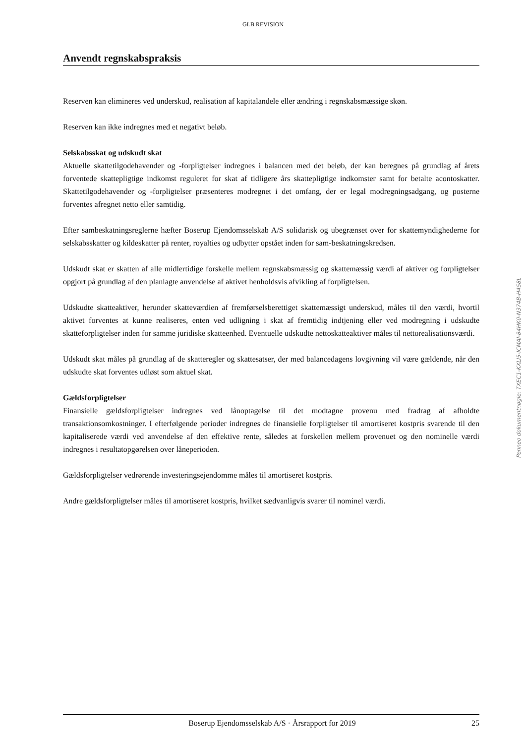GLB REVISION
Anvendt regnskabspraksis
Reserven kan elimineres ved underskud, realisation af kapitalandele eller ændring i regnskabsmæssige skøn.
Reserven kan ikke indregnes med et negativt beløb.
Selskabsskat og udskudt skat
Aktuelle skattetilgodehavender og -forpligtelser indregnes i balancen med det beløb, der kan beregnes på grundlag af årets forventede skattepligtige indkomst reguleret for skat af tidligere års skattepligtige indkomster samt for betalte acontoskatter. Skattetilgodehavender og -forpligtelser præsenteres modregnet i det omfang, der er legal modregningsadgang, og posterne forventes afregnet netto eller samtidig.
Efter sambeskatningsreglerne hæfter Boserup Ejendomsselskab A/S solidarisk og ubegrænset over for skattemyndighederne for selskabsskatter og kildeskatter på renter, royalties og udbytter opstået inden for sam-beskatningskredsen.
Udskudt skat er skatten af alle midlertidige forskelle mellem regnskabsmæssig og skattemæssig værdi af aktiver og forpligtelser opgjort på grundlag af den planlagte anvendelse af aktivet henholdsvis afvikling af forpligtelsen.
Udskudte skatteaktiver, herunder skatteværdien af fremførselsberettiget skattemæssigt underskud, måles til den værdi, hvortil aktivet forventes at kunne realiseres, enten ved udligning i skat af fremtidig indtjening eller ved modregning i udskudte skatteforpligtelser inden for samme juridiske skatteenhed. Eventuelle udskudte nettoskatteaktiver måles til nettorealisationsværdi.
Udskudt skat måles på grundlag af de skatteregler og skattesatser, der med balancedagens lovgivning vil være gældende, når den udskudte skat forventes udløst som aktuel skat.
Gældsforpligtelser
Finansielle gældsforpligtelser indregnes ved lånoptagelse til det modtagne provenu med fradrag af afholdte transaktionsomkostninger. I efterfølgende perioder indregnes de finansielle forpligtelser til amortiseret kostpris svarende til den kapitaliserede værdi ved anvendelse af den effektive rente, således at forskellen mellem provenuet og den nominelle værdi indregnes i resultatopgørelsen over låneperioden.
Gældsforpligtelser vedrørende investeringsejendomme måles til amortiseret kostpris.
Andre gældsforpligtelser måles til amortiseret kostpris, hvilket sædvanligvis svarer til nominel værdi.
Penneo dokumentnøgle: TXEC1-KXLI5-ICMAI-84HK0-N374B-H458L
Boserup Ejendomsselskab A/S · Årsrapport for 2019 25